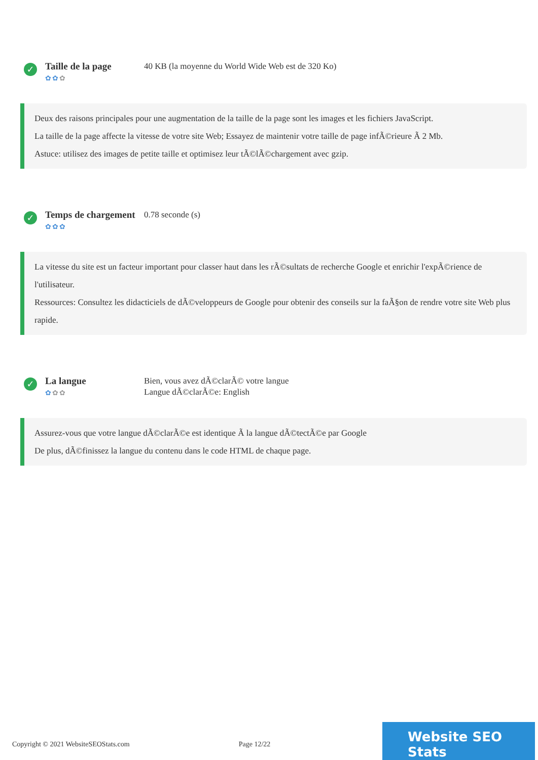✓
Taille de la page
✿✿✿
40 KB (la moyenne du World Wide Web est de 320 Ko)
Deux des raisons principales pour une augmentation de la taille de la page sont les images et les fichiers JavaScript.
La taille de la page affecte la vitesse de votre site Web; Essayez de maintenir votre taille de page infÃ©rieure Ã 2 Mb.
Astuce: utilisez des images de petite taille et optimisez leur tÃ©lÃ©chargement avec gzip.
✓
Temps de chargement
✿✿✿
0.78 seconde (s)
La vitesse du site est un facteur important pour classer haut dans les rÃ©sultats de recherche Google et enrichir l'expÃ©rience de l'utilisateur.
Ressources: Consultez les didacticiels de dÃ©veloppeurs de Google pour obtenir des conseils sur la faÃ§on de rendre votre site Web plus rapide.
✓
La langue
✿✿✿
Bien, vous avez dÃ©clarÃ© votre langue
Langue dÃ©clarÃ©e: English
Assurez-vous que votre langue dÃ©clarÃ©e est identique Ã la langue dÃ©tectÃ©e par Google
De plus, dÃ©finissez la langue du contenu dans le code HTML de chaque page.
Copyright © 2021 WebsiteSEOStats.com Page 12/22
Website SEO Stats